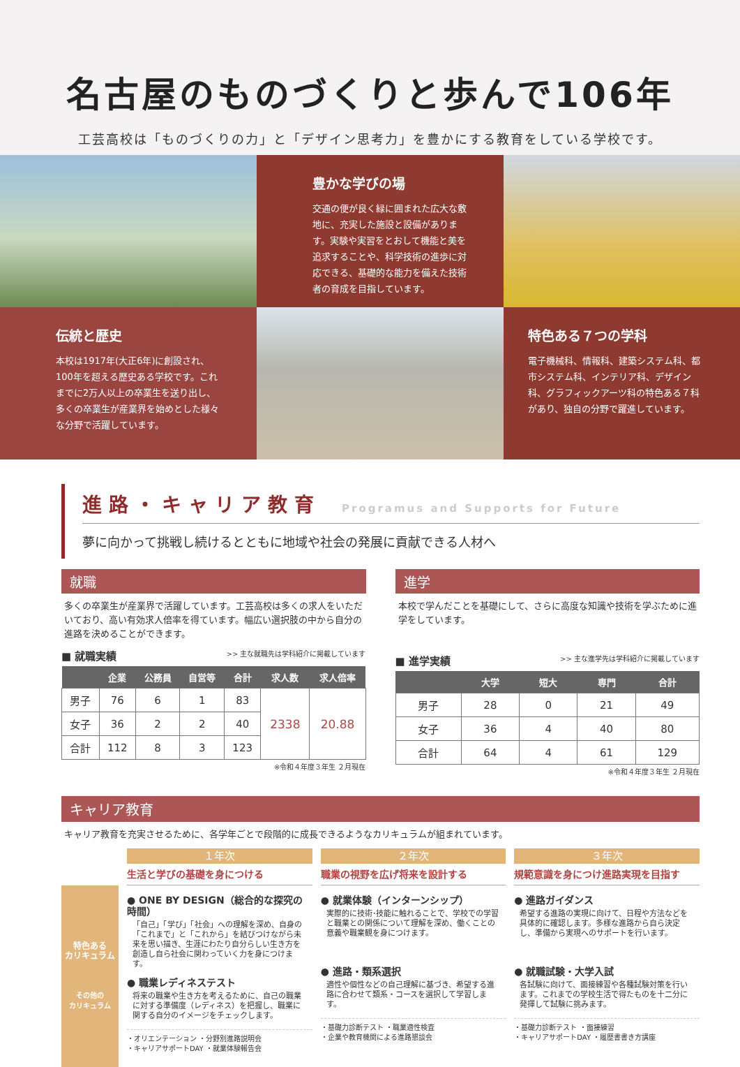名古屋のものづくりと歩んで106年
工芸高校は「ものづくりの力」と「デザイン思考力」を豊かにする教育をしている学校です。
豊かな学びの場
交通の便が良く緑に囲まれた広大な敷地に、充実した施設と設備があります。実験や実習をとおして機能と美を追求することや、科学技術の進歩に対応できる、基礎的な能力を備えた技術者の育成を目指しています。
伝統と歴史
本校は1917年(大正6年)に創設され、100年を超える歴史ある学校です。これまでに2万人以上の卒業生を送り出し、多くの卒業生が産業界を始めとした様々な分野で活躍しています。
特色ある７つの学科
電子機械科、情報科、建築システム科、都市システム科、インテリア科、デザイン科、グラフィックアーツ科の特色ある７科があり、独自の分野で躍進しています。
進路・キャリア教育 Programus and Supports for Future
夢に向かって挑戦し続けるとともに地域や社会の発展に貢献できる人材へ
就職
多くの卒業生が産業界で活躍しています。工芸高校は多くの求人をいただいており、高い有効求人倍率を得ています。幅広い選択肢の中から自分の進路を決めることができます。
■ 就職実績 >> 主な就職先は学科紹介に掲載しています
| | 企業 | 公務員 | 自営等 | 合計 | 求人数 | 求人倍率 |
| --- | --- | --- | --- | --- | --- | --- |
| 男子 | 76 | 6 | 1 | 83 | 2338 | 20.88 |
| 女子 | 36 | 2 | 2 | 40 | | |
| 合計 | 112 | 8 | 3 | 123 | | |
※令和４年度３年生 ２月現在
進学
本校で学んだことを基礎にして、さらに高度な知識や技術を学ぶために進学をしています。
■ 進学実績 >> 主な進学先は学科紹介に掲載しています
| | 大学 | 短大 | 専門 | 合計 |
| --- | --- | --- | --- | --- |
| 男子 | 28 | 0 | 21 | 49 |
| 女子 | 36 | 4 | 40 | 80 |
| 合計 | 64 | 4 | 61 | 129 |
※令和４年度３年生 ２月現在
キャリア教育
キャリア教育を充実させるために、各学年ごとで段階的に成長できるようなカリキュラムが組まれています。
１年次
生活と学びの基礎を身につける
２年次
職業の視野を広げ将来を設計する
３年次
規範意識を身につけ進路実現を目指す
特色ある
カリキュラム
その他の
カリキュラム
● ONE BY DESIGN（総合的な探究の時間）
「自己」「学び」「社会」への理解を深め、自身の「これまで」と「これから」を結びつけながら未来を思い描き、生涯にわたり自分らしい生き方を創造し自ら社会に関わっていく力を身につけます。
● 職業レディネステスト
将来の職業や生き方を考えるために、自己の職業に対する準備度（レディネス）を把握し、職業に関する自分のイメージをチェックします。
・オリエンテーション ・分野別進路説明会
・キャリアサポートDAY ・就業体験報告会
● 就業体験（インターンシップ）
実際的に技術･技能に触れることで、学校での学習と職業との関係について理解を深め、働くことの意義や職業観を身につけます。
● 進路・類系選択
適性や個性などの自己理解に基づき、希望する進路に合わせて類系・コースを選択して学習します。
・基礎力診断テスト ・職業適性検査
・企業や教育機関による進路懇談会
● 進路ガイダンス
希望する進路の実現に向けて、日程や方法などを具体的に確認します。多様な進路から自ら決定し、準備から実現へのサポートを行います。
● 就職試験・大学入試
各試験に向けて、面接練習や各種試験対策を行います。これまでの学校生活で得たものを十二分に発揮して試験に挑みます。
・基礎力診断テスト ・面接練習
・キャリアサポートDAY ・履歴書書き方講座